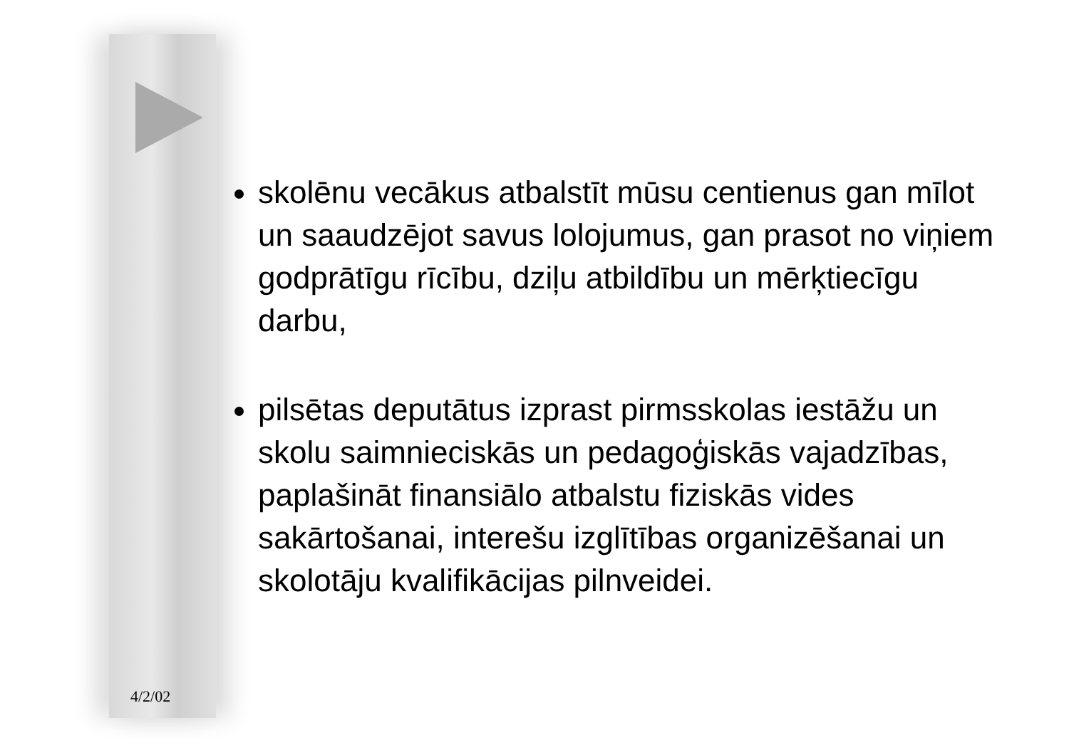skolēnu vecākus atbalstīt mūsu centienus gan mīlot un saaudzējot savus lolojumus, gan prasot no viņiem godprātīgu rīcību, dziļu atbildību un mērķtiecīgu darbu,
pilsētas deputātus izprast pirmsskolas iestāžu un skolu saimnieciskās un pedagoģiskās vajadzības, paplašināt finansiālo atbalstu fiziskās vides sakārtošanai, interešu izglītības organizēšanai un skolotāju kvalifikācijas pilnveidei.
4/2/02